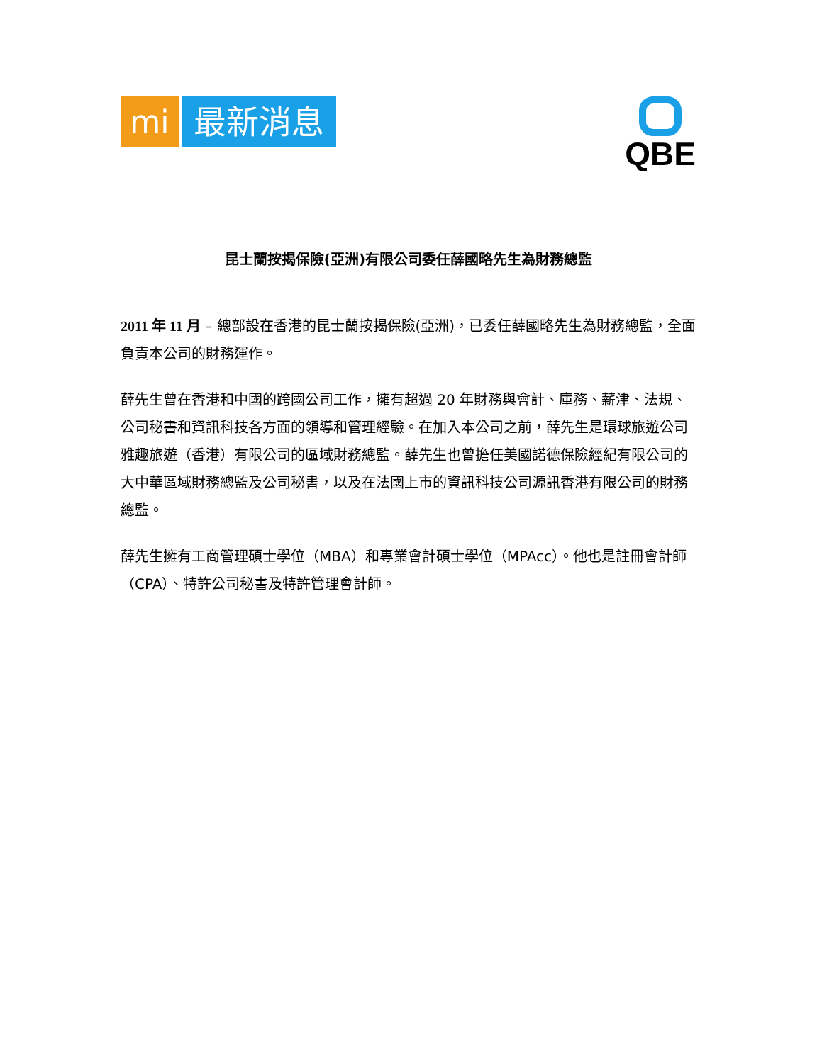mi 最新消息
QBE
昆士蘭按揭保險(亞洲)有限公司委任薛國略先生為財務總監
2011 年 11 月 – 總部設在香港的昆士蘭按揭保險(亞洲)，已委任薛國略先生為財務總監，全面負責本公司的財務運作。
薛先生曾在香港和中國的跨國公司工作，擁有超過 20 年財務與會計、庫務、薪津、法規、公司秘書和資訊科技各方面的領導和管理經驗。在加入本公司之前，薛先生是環球旅遊公司雅趣旅遊（香港）有限公司的區域財務總監。薛先生也曾擔任美國諾德保險經紀有限公司的大中華區域財務總監及公司秘書，以及在法國上市的資訊科技公司源訊香港有限公司的財務總監。
薛先生擁有工商管理碩士學位（MBA）和專業會計碩士學位（MPAcc）。他也是註冊會計師（CPA）、特許公司秘書及特許管理會計師。